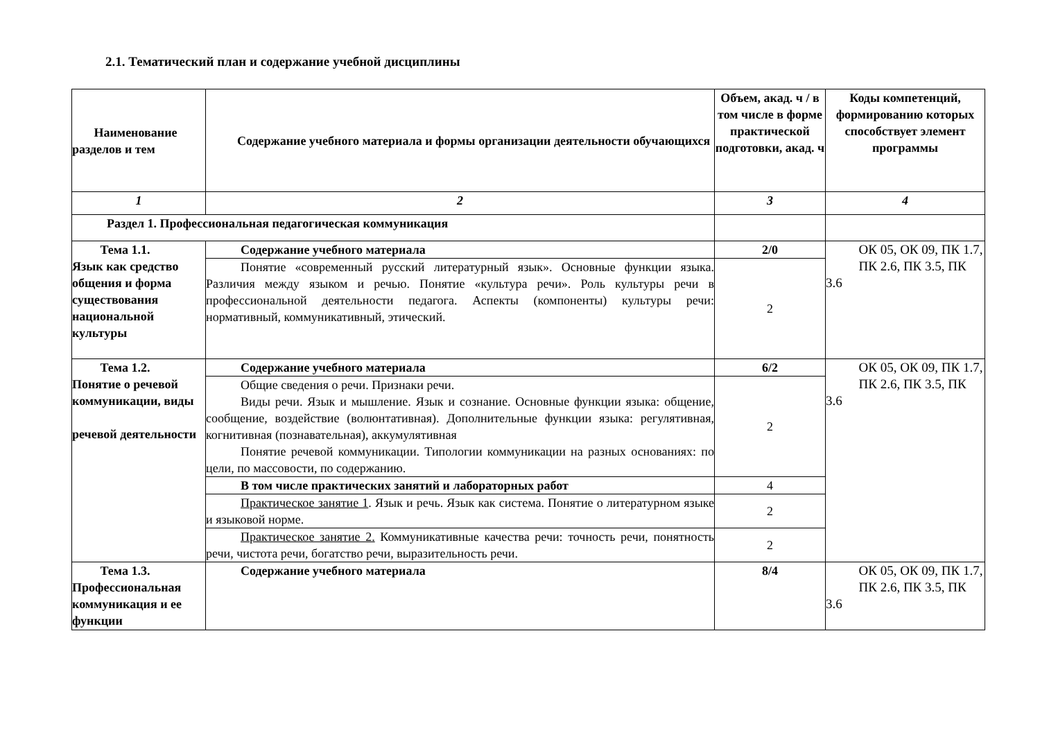2.1. Тематический план и содержание учебной дисциплины
| Наименование разделов и тем | Содержание учебного материала и формы организации деятельности обучающихся | Объем, акад. ч / в том числе в форме практической подготовки, акад. ч | Коды компетенций, формированию которых способствует элемент программы |
| --- | --- | --- | --- |
| 1 | 2 | 3 | 4 |
| Раздел 1. Профессиональная педагогическая коммуникация | | | |
| Тема 1.1. Язык как средство общения и форма существования национальной культуры | Содержание учебного материала | 2/0 | ОК 05, ОК 09, ПК 1.7, ПК 2.6, ПК 3.5, ПК 3.6 |
| | Понятие «современный русский литературный язык». Основные функции языка. Различия между языком и речью. Понятие «культура речи». Роль культуры речи в профессиональной деятельности педагога. Аспекты (компоненты) культуры речи: нормативный, коммуникативный, этический. | 2 | |
| Тема 1.2. Понятие о речевой коммуникации, виды речевой деятельности | Содержание учебного материала | 6/2 | ОК 05, ОК 09, ПК 1.7, ПК 2.6, ПК 3.5, ПК 3.6 |
| | Общие сведения о речи. Признаки речи. Виды речи. Язык и мышление. Язык и сознание. Основные функции языка: общение, сообщение, воздействие (волюнтативная). Дополнительные функции языка: регулятивная, когнитивная (познавательная), аккумулятивная Понятие речевой коммуникации. Типологии коммуникации на разных основаниях: по цели, по массовости, по содержанию. | 2 | |
| | В том числе практических занятий и лабораторных работ | 4 | |
| | Практическое занятие 1 . Язык и речь. Язык как система. Понятие о литературном языке и языковой норме. | 2 | |
| | Практическое занятие 2. Коммуникативные качества речи: точность речи, понятность речи, чистота речи, богатство речи, выразительность речи. | 2 | |
| Тема 1.3. Профессиональная коммуникация и ее функции | Содержание учебного материала | 8/4 | ОК 05, ОК 09, ПК 1.7, ПК 2.6, ПК 3.5, ПК 3.6 |